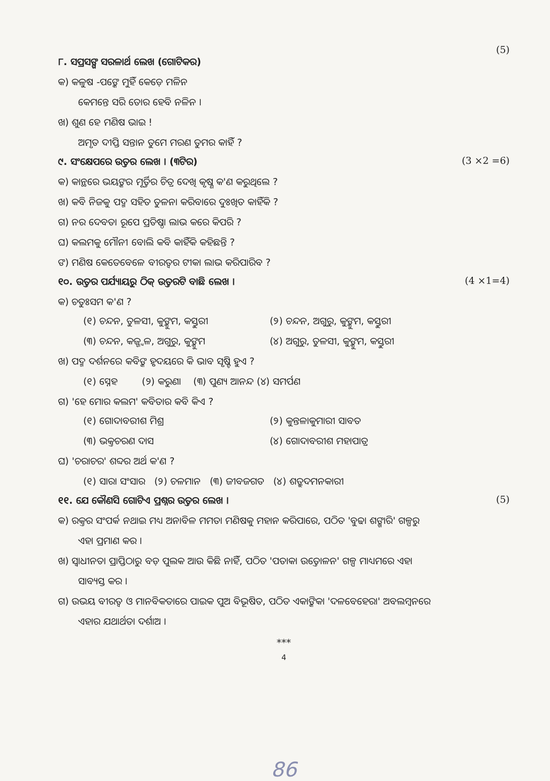(5)
୮. ସପ୍ରସଙ୍ଗ ସରଳାର୍ଥ ଲେଖ (ଗୋଟିକର)
କ) କଳୁଷ -ପଙ୍କେ ମୁହିଁ କେଡ଼େ ମଳିନ
କେମନ୍ତେ ସରି ତୋର ହେବି ନଳିନ ।
ଖ) ଶୁଣ ହେ ମଣିଷ ଭାଇ !
ଅମୃତ ଦୀପ୍ତି ସନ୍ତାନ ତୁମେ ମରଣ ତୁମର କାହିଁ ?
୯. ସଂକ୍ଷେପରେ ଉତ୍ତର ଲେଖ । (୩ଟିର) (3 ×2 =6)
କ) କାନ୍ଥରେ ଭୟଙ୍କର ମୂର୍ତ୍ତିର ଚିତ୍ର ଦେଖି କୃଷ୍ଣ କ'ଣ କରୁଥିଲେ ?
ଖ) କବି ନିଜକୁ ପଦ୍ମ ସହିତ ତୁଳନା କରିବାରେ ଦୁଃଖିତ କାହିଁକି ?
ଗ) ନର ଦେବତା ରୂପେ ପ୍ରତିଷ୍ଠା ଲାଭ କରେ କିପରି ?
ଘ) କଲମକୁ ମୌନୀ ବୋଲି କବି କାହିଁକି କହିଛନ୍ତି ?
ଙ) ମଣିଷ କେତେବେଳେ ବୀରତ୍ୱର ଟୀକା ଲାଭ କରିପାରିବ ?
୧୦. ଉତ୍ତର ପର୍ଯ୍ୟାୟରୁ ଠିକ୍ ଉତ୍ତରଟି ବାଛି ଲେଖ । (4 ×1=4)
କ) ଚତୁଃସମ କ'ଣ ?
(୧) ଚନ୍ଦନ, ତୁଳସୀ, କୁଙ୍କୁମ, କସ୍ତୁରୀ (୨) ଚନ୍ଦନ, ଅଗୁରୁ, କୁଙ୍କୁମ, କସ୍ତୁରୀ (୩) ଚନ୍ଦନ, କଜ୍ଜ୍ୱଳ, ଅଗୁରୁ, କୁଙ୍କୁମ (୪) ଅଗୁରୁ, ତୁଳସୀ, କୁଙ୍କୁମ, କସ୍ତୁରୀ
ଖ) ପଦ୍ମ ଦର୍ଶନରେ କବିଙ୍କ ହୃଦୟରେ କି ଭାବ ସୃଷ୍ଟି ହୁଏ ?
(୧) ସ୍ନେହ (୨) କରୁଣା (୩) ପୁଣ୍ୟ ଆନନ୍ଦ (୪) ସମର୍ପଣ
ଗ) 'ହେ ମୋର କଲମ' କବିତାର କବି କିଏ ?
(୧) ଗୋଦାବରୀଶ ମିଶ୍ର (୨) କୁନ୍ତଳାକୁମାରୀ ସାବତ (୩) ଭକ୍ତଚରଣ ଦାସ (୪) ଗୋଦାବରୀଶ ମହାପାତ୍ର
ଘ) 'ଚରାଚର' ଶବ୍ଦର ଅର୍ଥ କ'ଣ ?
(୧) ସାରା ସଂସାର (୨) ଚଳମାନ (୩) ଜୀବଜଗତ (୪) ଶତ୍ରୁଦମନକାରୀ
୧୧. ଯେ କୌଣସି ଗୋଟିଏ ପ୍ରଶ୍ନର ଉତ୍ତର ଲେଖ । (5)
କ) ରକ୍ତର ସଂପର୍କ ନଥାଇ ମଧ୍ୟ ଅନାବିଳ ମମତା ମଣିଷକୁ ମହାନ କରିପାରେ, ପଠିତ 'ବୁଢା ଶଙ୍ଖାରି' ଗଳ୍ପରୁ
ଏହା ପ୍ରମାଣ କର ।
ଖ) ସ୍ୱାଧୀନତା ପ୍ରାପ୍ତିଠାରୁ ବଡ଼ ପୁଲକ ଆଉ କିଛି ନାହିଁ, ପଠିତ 'ପତାକା ଉତ୍ତୋଳନ' ଗଳ୍ପ ମାଧ୍ୟମରେ ଏହା
ସାବ୍ୟସ୍ତ କର ।
ଗ) ଉଭୟ ବୀରତ୍ୱ ଓ ମାନବିକତାରେ ପାଇକ ପୁଅ ବିଭୂଷିତ, ପଠିତ ଏକାଙ୍କିକା 'ଦଳବେହେରା' ଅବଲମ୍ବନରେ
ଏହାର ଯଥାର୍ଥତା ଦର୍ଶାଅ ।
***
4
86